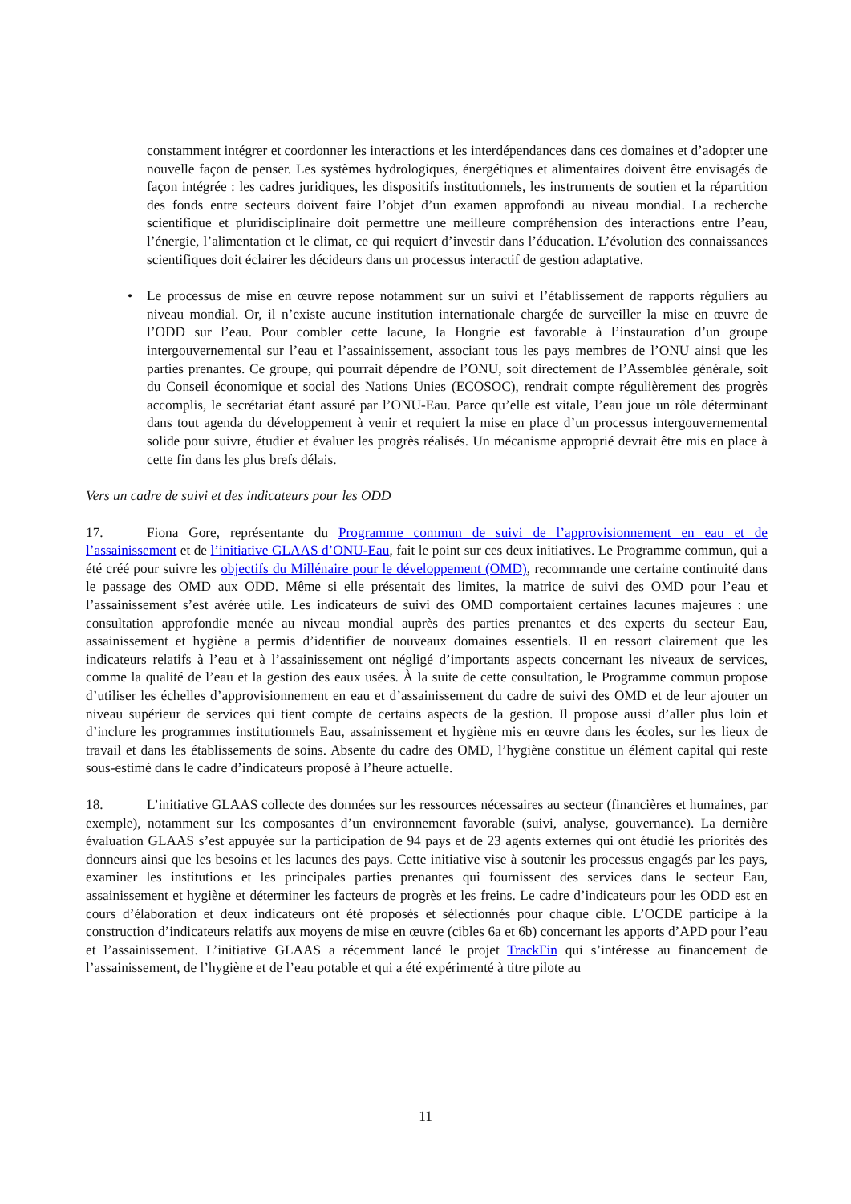constamment intégrer et coordonner les interactions et les interdépendances dans ces domaines et d’adopter une nouvelle façon de penser. Les systèmes hydrologiques, énergétiques et alimentaires doivent être envisagés de façon intégrée : les cadres juridiques, les dispositifs institutionnels, les instruments de soutien et la répartition des fonds entre secteurs doivent faire l’objet d’un examen approfondi au niveau mondial. La recherche scientifique et pluridisciplinaire doit permettre une meilleure compréhension des interactions entre l’eau, l’énergie, l’alimentation et le climat, ce qui requiert d’investir dans l’éducation. L’évolution des connaissances scientifiques doit éclairer les décideurs dans un processus interactif de gestion adaptative.
• Le processus de mise en œuvre repose notamment sur un suivi et l’établissement de rapports réguliers au niveau mondial. Or, il n’existe aucune institution internationale chargée de surveiller la mise en œuvre de l’ODD sur l’eau. Pour combler cette lacune, la Hongrie est favorable à l’instauration d’un groupe intergouvernemental sur l’eau et l’assainissement, associant tous les pays membres de l’ONU ainsi que les parties prenantes. Ce groupe, qui pourrait dépendre de l’ONU, soit directement de l’Assemblée générale, soit du Conseil économique et social des Nations Unies (ECOSOC), rendrait compte régulièrement des progrès accomplis, le secrétariat étant assuré par l’ONU-Eau. Parce qu’elle est vitale, l’eau joue un rôle déterminant dans tout agenda du développement à venir et requiert la mise en place d’un processus intergouvernemental solide pour suivre, étudier et évaluer les progrès réalisés. Un mécanisme approprié devrait être mis en place à cette fin dans les plus brefs délais.
Vers un cadre de suivi et des indicateurs pour les ODD
17. Fiona Gore, représentante du Programme commun de suivi de l’approvisionnement en eau et de l’assainissement et de l’initiative GLAAS d’ONU-Eau, fait le point sur ces deux initiatives. Le Programme commun, qui a été créé pour suivre les objectifs du Millénaire pour le développement (OMD), recommande une certaine continuité dans le passage des OMD aux ODD. Même si elle présentait des limites, la matrice de suivi des OMD pour l’eau et l’assainissement s’est avérée utile. Les indicateurs de suivi des OMD comportaient certaines lacunes majeures : une consultation approfondie menée au niveau mondial auprès des parties prenantes et des experts du secteur Eau, assainissement et hygiène a permis d’identifier de nouveaux domaines essentiels. Il en ressort clairement que les indicateurs relatifs à l’eau et à l’assainissement ont négligé d’importants aspects concernant les niveaux de services, comme la qualité de l’eau et la gestion des eaux usées. À la suite de cette consultation, le Programme commun propose d’utiliser les échelles d’approvisionnement en eau et d’assainissement du cadre de suivi des OMD et de leur ajouter un niveau supérieur de services qui tient compte de certains aspects de la gestion. Il propose aussi d’aller plus loin et d’inclure les programmes institutionnels Eau, assainissement et hygiène mis en œuvre dans les écoles, sur les lieux de travail et dans les établissements de soins. Absente du cadre des OMD, l’hygiène constitue un élément capital qui reste sous-estimé dans le cadre d’indicateurs proposé à l’heure actuelle.
18. L’initiative GLAAS collecte des données sur les ressources nécessaires au secteur (financières et humaines, par exemple), notamment sur les composantes d’un environnement favorable (suivi, analyse, gouvernance). La dernière évaluation GLAAS s’est appuyée sur la participation de 94 pays et de 23 agents externes qui ont étudié les priorités des donneurs ainsi que les besoins et les lacunes des pays. Cette initiative vise à soutenir les processus engagés par les pays, examiner les institutions et les principales parties prenantes qui fournissent des services dans le secteur Eau, assainissement et hygiène et déterminer les facteurs de progrès et les freins. Le cadre d’indicateurs pour les ODD est en cours d’élaboration et deux indicateurs ont été proposés et sélectionnés pour chaque cible. L’OCDE participe à la construction d’indicateurs relatifs aux moyens de mise en œuvre (cibles 6a et 6b) concernant les apports d’APD pour l’eau et l’assainissement. L’initiative GLAAS a récemment lancé le projet TrackFin qui s’intéresse au financement de l’assainissement, de l’hygiène et de l’eau potable et qui a été expérimenté à titre pilote au
11